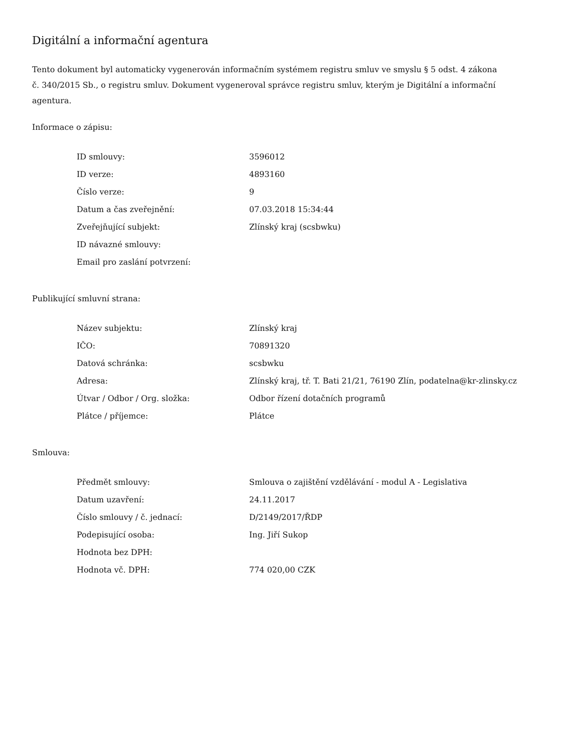Digitální a informační agentura
Tento dokument byl automaticky vygenerován informačním systémem registru smluv ve smyslu § 5 odst. 4 zákona
č. 340/2015 Sb., o registru smluv. Dokument vygeneroval správce registru smluv, kterým je Digitální a informační agentura.
Informace o zápisu:
| ID smlouvy: | 3596012 |
| ID verze: | 4893160 |
| Číslo verze: | 9 |
| Datum a čas zveřejnění: | 07.03.2018 15:34:44 |
| Zveřejňující subjekt: | Zlínský kraj (scsbwku) |
| ID návazné smlouvy: | |
| Email pro zaslání potvrzení: | |
Publikující smluvní strana:
| Název subjektu: | Zlínský kraj |
| IČO: | 70891320 |
| Datová schránka: | scsbwku |
| Adresa: | Zlínský kraj, tř. T. Bati 21/21, 76190 Zlín, podatelna@kr-zlinsky.cz |
| Útvar / Odbor / Org. složka: | Odbor řízení dotačních programů |
| Plátce / příjemce: | Plátce |
Smlouva:
| Předmět smlouvy: | Smlouva o zajištění vzdělávání - modul A - Legislativa |
| Datum uzavření: | 24.11.2017 |
| Číslo smlouvy / č. jednací: | D/2149/2017/ŘDP |
| Podepisující osoba: | Ing. Jiří Sukop |
| Hodnota bez DPH: | |
| Hodnota vč. DPH: | 774 020,00 CZK |